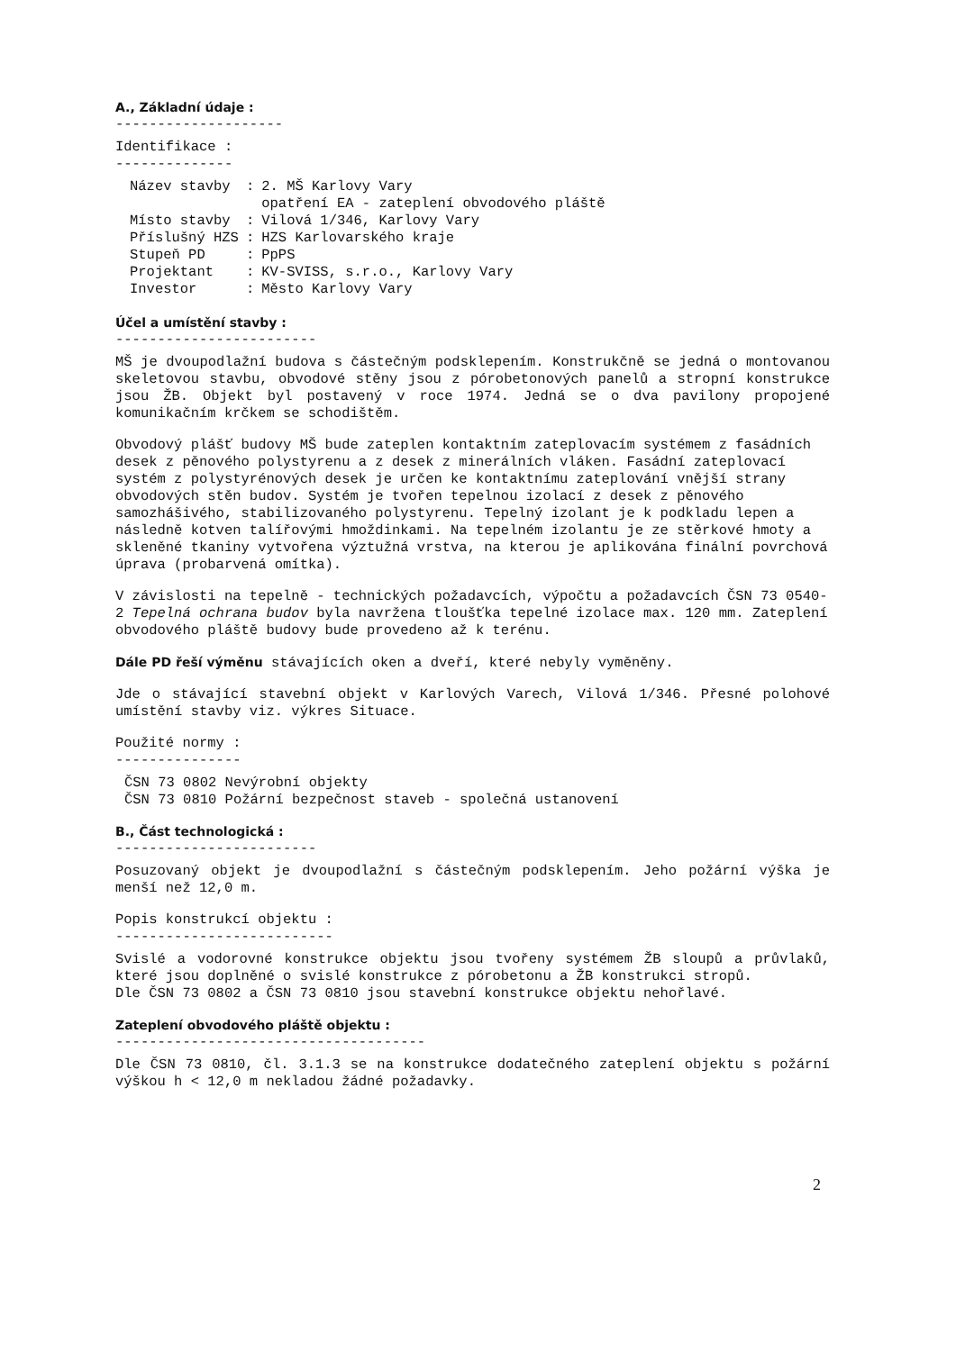A., Základní údaje :
--------------------
Identifikace :
--------------
| Název stavby | : | 2. MŠ Karlovy Vary opatření EA - zateplení obvodového pláště |
| Místo stavby | : | Vilová 1/346, Karlovy Vary |
| Příslušný HZS | : | HZS Karlovarského kraje |
| Stupeň PD | : | PpPS |
| Projektant | : | KV-SVISS, s.r.o., Karlovy Vary |
| Investor | : | Město Karlovy Vary |
Účel a umístění stavby :
------------------------
MŠ je dvoupodlažní budova s částečným podsklepením. Konstrukčně se jedná o montovanou skeletovou stavbu, obvodové stěny jsou z pórobetonových panelů a stropní konstrukce jsou ŽB. Objekt byl postavený v roce 1974. Jedná se o dva pavilony propojené komunikačním krčkem se schodištěm.
Obvodový plášť budovy MŠ bude zateplen kontaktním zateplovacím systémem z fasádních desek z pěnového polystyrenu a z desek z minerálních vláken. Fasádní zateplovací systém z polystyrénových desek je určen ke kontaktnímu zateplování vnější strany obvodových stěn budov. Systém je tvořen tepelnou izolací z desek z pěnového samozhášivého, stabilizovaného polystyrenu. Tepelný izolant je k podkladu lepen a následně kotven talířovými hmoždinkami. Na tepelném izolantu je ze stěrkové hmoty a skleněné tkaniny vytvořena výztužná vrstva, na kterou je aplikována finální povrchová úprava (probarvená omítka).
V závislosti na tepelně - technických požadavcích, výpočtu a požadavcích ČSN 73 0540-2 Tepelná ochrana budov byla navržena tloušťka tepelné izolace max. 120 mm. Zateplení obvodového pláště budovy bude provedeno až k terénu.
Dále PD řeší výměnu stávajících oken a dveří, které nebyly vyměněny.
Jde o stávající stavební objekt v Karlových Varech, Vilová 1/346. Přesné polohové umístění stavby viz. výkres Situace.
Použité normy :
---------------
ČSN 73 0802 Nevýrobní objekty
ČSN 73 0810 Požární bezpečnost staveb - společná ustanovení
B., Část technologická :
------------------------
Posuzovaný objekt je dvoupodlažní s částečným podsklepením. Jeho požární výška je menší než 12,0 m.
Popis konstrukcí objektu :
--------------------------
Svislé a vodorovné konstrukce objektu jsou tvořeny systémem ŽB sloupů a průvlaků, které jsou doplněné o svislé konstrukce z pórobetonu a ŽB konstrukci stropů.
Dle ČSN 73 0802 a ČSN 73 0810 jsou stavební konstrukce objektu nehořlavé.
Zateplení obvodového pláště objektu :
-------------------------------------
Dle ČSN 73 0810, čl. 3.1.3 se na konstrukce dodatečného zateplení objektu s požární výškou h < 12,0 m nekladou žádné požadavky.
2